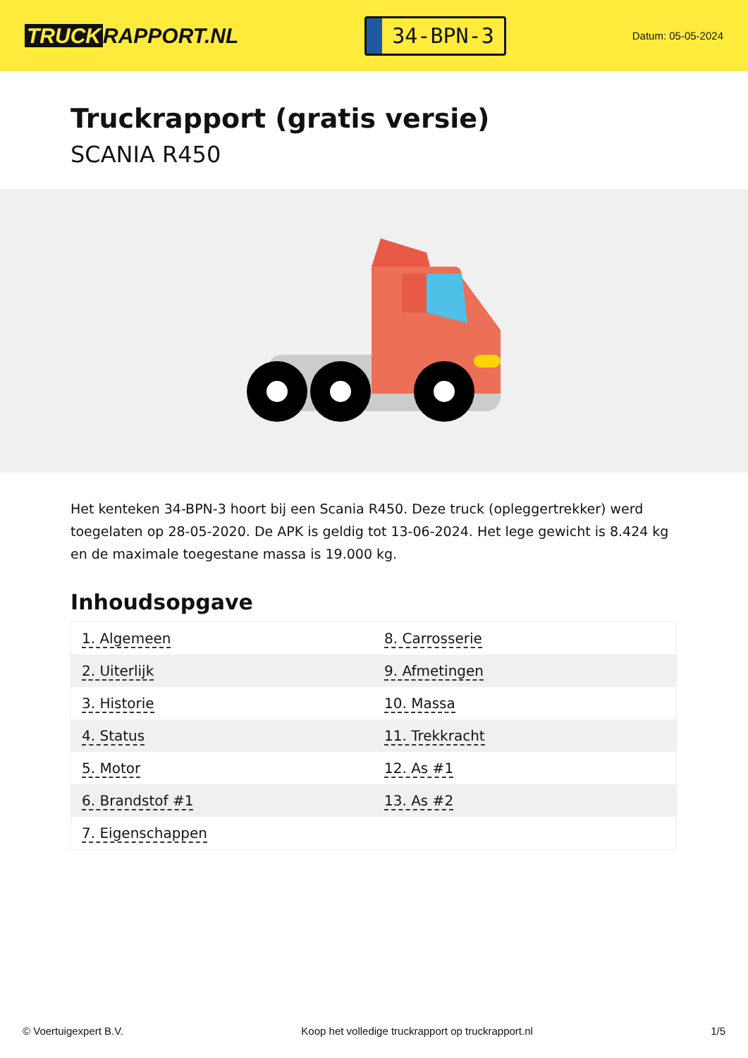TRUCK RAPPORT.NL
34-BPN-3
Datum: 05-05-2024
Truckrapport (gratis versie)
SCANIA R450
Het kenteken 34-BPN-3 hoort bij een Scania R450. Deze truck (opleggertrekker) werd toegelaten op 28-05-2020. De APK is geldig tot 13-06-2024. Het lege gewicht is 8.424 kg en de maximale toegestane massa is 19.000 kg.
Inhoudsopgave
| 1. Algemeen | 8. Carrosserie |
| 2. Uiterlijk | 9. Afmetingen |
| 3. Historie | 10. Massa |
| 4. Status | 11. Trekkracht |
| 5. Motor | 12. As #1 |
| 6. Brandstof #1 | 13. As #2 |
| 7. Eigenschappen | |
© Voertuigexpert B.V. Koop het volledige truckrapport op truckrapport.nl 1/5